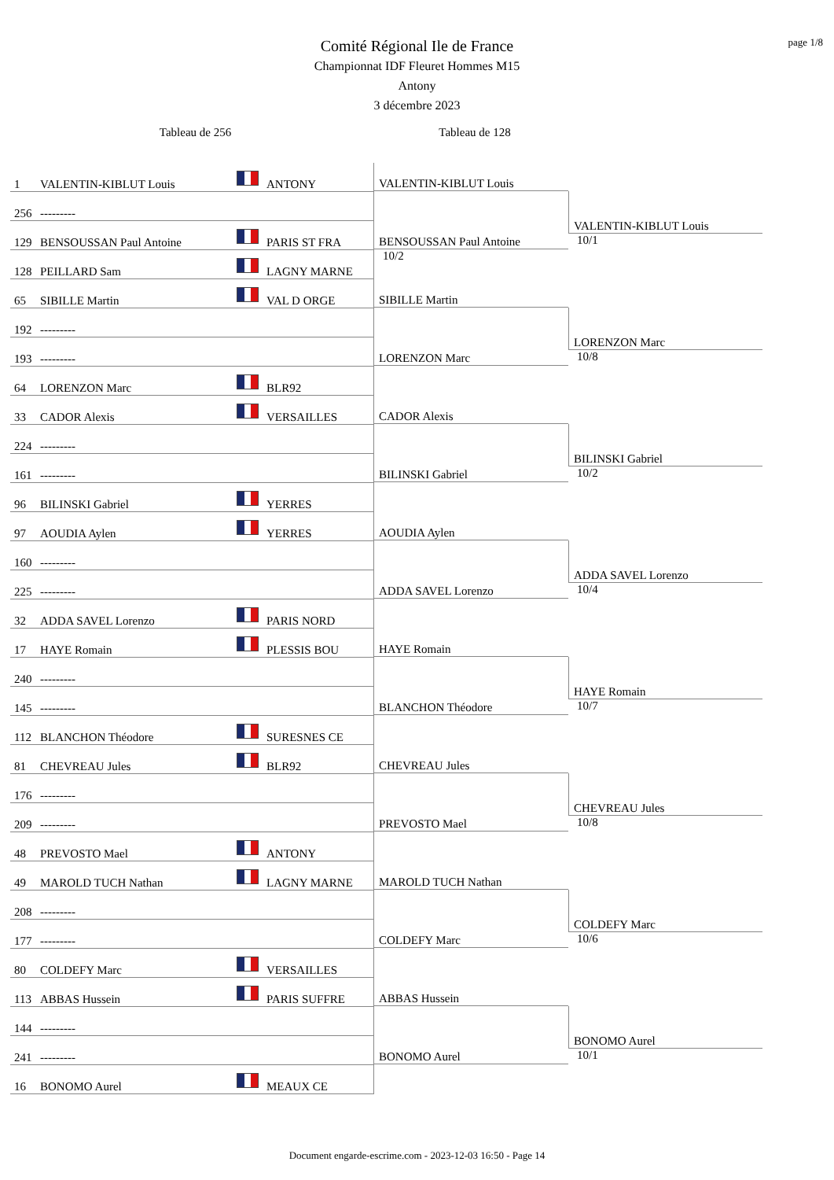page 1/8
Comité Régional Ile de France
Championnat IDF Fleuret Hommes M15
Antony
3 décembre 2023
Tableau de 256 Tableau de 128
| 1 | VALENTIN-KIBLUT Louis | | ANTONY | VALENTIN-KIBLUT Louis | VALENTIN-KIBLUT Louis 10/1 |
| 256 | --------- | | | | |
| 129 | BENSOUSSAN Paul Antoine | | PARIS ST FRA | BENSOUSSAN Paul Antoine 10/2 | |
| 128 | PEILLARD Sam | | LAGNY MARNE | | |
| 65 | SIBILLE Martin | | VAL D ORGE | SIBILLE Martin | LORENZON Marc 10/8 |
| 192 | --------- | | | | |
| 193 | --------- | | | LORENZON Marc | |
| 64 | LORENZON Marc | | BLR92 | | |
| 33 | CADOR Alexis | | VERSAILLES | CADOR Alexis | BILINSKI Gabriel 10/2 |
| 224 | --------- | | | | |
| 161 | --------- | | | BILINSKI Gabriel | |
| 96 | BILINSKI Gabriel | | YERRES | | |
| 97 | AOUDIA Aylen | | YERRES | AOUDIA Aylen | ADDA SAVEL Lorenzo 10/4 |
| 160 | --------- | | | | |
| 225 | --------- | | | ADDA SAVEL Lorenzo | |
| 32 | ADDA SAVEL Lorenzo | | PARIS NORD | | |
| 17 | HAYE Romain | | PLESSIS BOU | HAYE Romain | HAYE Romain 10/7 |
| 240 | --------- | | | | |
| 145 | --------- | | | BLANCHON Théodore | |
| 112 | BLANCHON Théodore | | SURESNES CE | | |
| 81 | CHEVREAU Jules | | BLR92 | CHEVREAU Jules | CHEVREAU Jules 10/8 |
| 176 | --------- | | | | |
| 209 | --------- | | | PREVOSTO Mael | |
| 48 | PREVOSTO Mael | | ANTONY | | |
| 49 | MAROLD TUCH Nathan | | LAGNY MARNE | MAROLD TUCH Nathan | COLDEFY Marc 10/6 |
| 208 | --------- | | | | |
| 177 | --------- | | | COLDEFY Marc | |
| 80 | COLDEFY Marc | | VERSAILLES | | |
| 113 | ABBAS Hussein | | PARIS SUFFRE | ABBAS Hussein | BONOMO Aurel 10/1 |
| 144 | --------- | | | | |
| 241 | --------- | | | BONOMO Aurel | |
| 16 | BONOMO Aurel | | MEAUX CE | | |
Document engarde-escrime.com - 2023-12-03 16:50 - Page 14